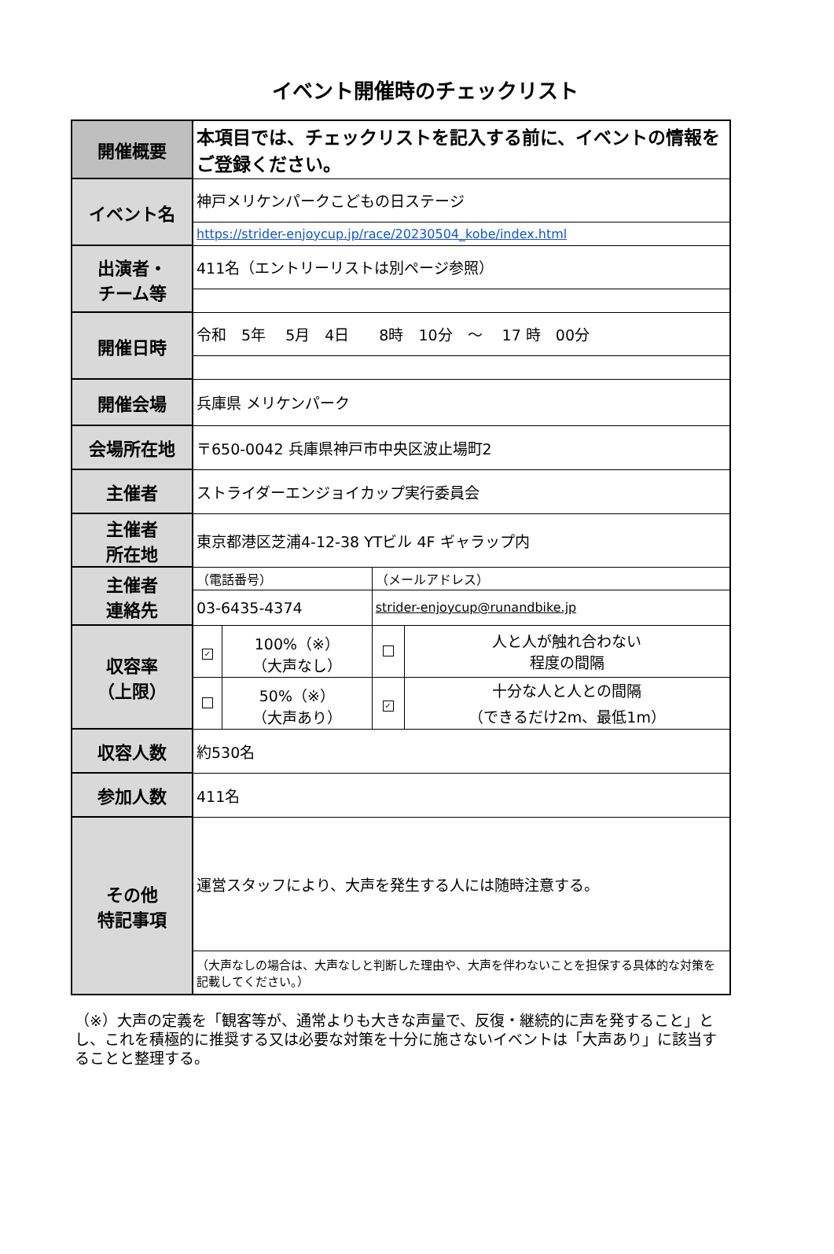イベント開催時のチェックリスト
| 開催概要 | 本項目では、チェックリストを記入する前に、イベントの情報をご登録ください。 | | | |
| イベント名 | 神戸メリケンパークこどもの日ステージ | | | |
| | https://strider-enjoycup.jp/race/20230504_kobe/index.html | | | |
| 出演者・ チーム等 | 411名（エントリーリストは別ページ参照） | | | |
| 開催日時 | 令和 5年 5月 4日 8時 10分 ～ 17 時 00分 | | | |
| 開催会場 | 兵庫県 メリケンパーク | | | |
| 会場所在地 | 〒650-0042 兵庫県神戸市中央区波止場町2 | | | |
| 主催者 | ストライダーエンジョイカップ実行委員会 | | | |
| 主催者 所在地 | 東京都港区芝浦4-12-38 YTビル 4F ギャラップ内 | | | |
| 主催者 連絡先 | （電話番号） | | （メールアドレス） | |
| | 03-6435-4374 | | strider-enjoycup@runandbike.jp | |
| 収容率 （上限） | ✓ | 100%（※） （大声なし） | | 人と人が触れ合わない 程度の間隔 |
| | | 50%（※） （大声あり） | ✓ | 十分な人と人との間隔 （できるだけ2m、最低1m） |
| 収容人数 | 約530名 | | | |
| 参加人数 | 411名 | | | |
| その他 特記事項 | 運営スタッフにより、大声を発生する人には随時注意する。 | | | |
| | （大声なしの場合は、大声なしと判断した理由や、大声を伴わないことを担保する具体的な対策を記載してください。） | | | |
（※）大声の定義を「観客等が、通常よりも大きな声量で、反復・継続的に声を発すること」とし、これを積極的に推奨する又は必要な対策を十分に施さないイベントは「大声あり」に該当することと整理する。